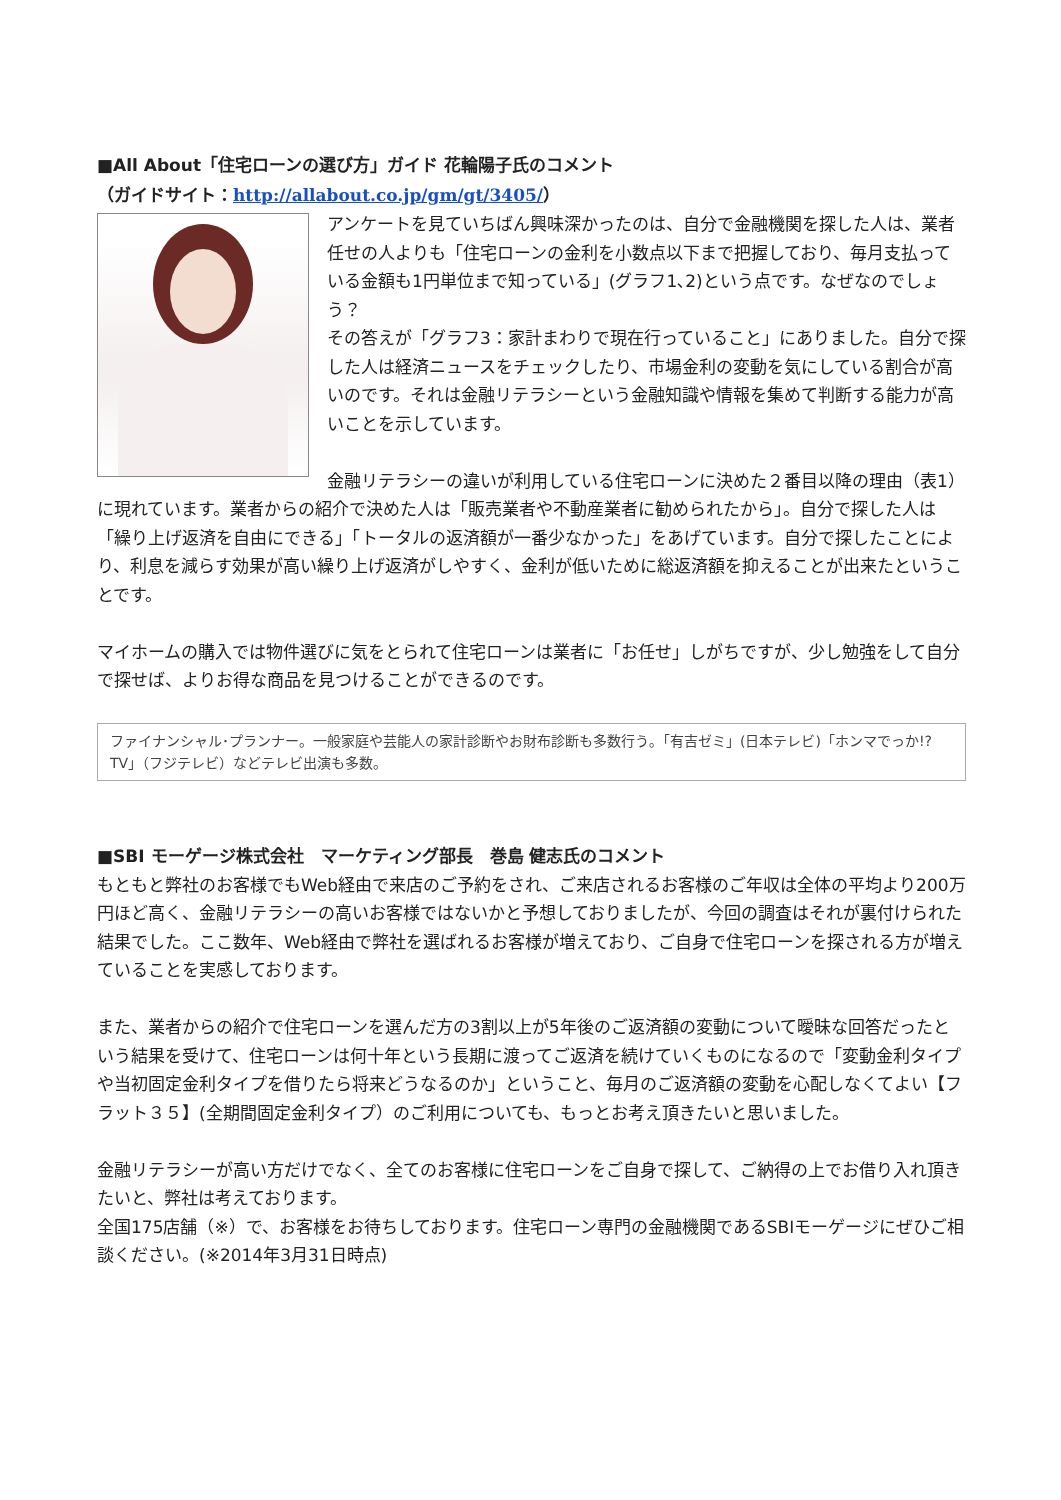■All About「住宅ローンの選び方」ガイド 花輪陽子氏のコメント
（ガイドサイト：http://allabout.co.jp/gm/gt/3405/）
アンケートを見ていちばん興味深かったのは、自分で金融機関を探した人は、業者任せの人よりも「住宅ローンの金利を小数点以下まで把握しており、毎月支払っている金額も1円単位まで知っている」(グラフ1､2)という点です。なぜなのでしょう？
その答えが「グラフ3：家計まわりで現在行っていること」にありました。自分で探した人は経済ニュースをチェックしたり、市場金利の変動を気にしている割合が高いのです。それは金融リテラシーという金融知識や情報を集めて判断する能力が高いことを示しています。
金融リテラシーの違いが利用している住宅ローンに決めた２番目以降の理由（表1）に現れています。業者からの紹介で決めた人は「販売業者や不動産業者に勧められたから」。自分で探した人は「繰り上げ返済を自由にできる」「トータルの返済額が一番少なかった」をあげています。自分で探したことにより、利息を減らす効果が高い繰り上げ返済がしやすく、金利が低いために総返済額を抑えることが出来たということです。
マイホームの購入では物件選びに気をとられて住宅ローンは業者に「お任せ」しがちですが、少し勉強をして自分で探せば、よりお得な商品を見つけることができるのです。
ファイナンシャル･プランナー。一般家庭や芸能人の家計診断やお財布診断も多数行う｡「有吉ゼミ」(日本テレビ)「ホンマでっか!?TV」（フジテレビ）などテレビ出演も多数。
■SBI モーゲージ株式会社　マーケティング部長　巻島 健志氏のコメント
もともと弊社のお客様でもWeb経由で来店のご予約をされ、ご来店されるお客様のご年収は全体の平均より200万円ほど高く、金融リテラシーの高いお客様ではないかと予想しておりましたが、今回の調査はそれが裏付けられた結果でした。ここ数年、Web経由で弊社を選ばれるお客様が増えており、ご自身で住宅ローンを探される方が増えていることを実感しております。
また、業者からの紹介で住宅ローンを選んだ方の3割以上が5年後のご返済額の変動について曖昧な回答だったという結果を受けて、住宅ローンは何十年という長期に渡ってご返済を続けていくものになるので「変動金利タイプや当初固定金利タイプを借りたら将来どうなるのか」ということ、毎月のご返済額の変動を心配しなくてよい【フラット３５】(全期間固定金利タイプ）のご利用についても、もっとお考え頂きたいと思いました。
金融リテラシーが高い方だけでなく、全てのお客様に住宅ローンをご自身で探して、ご納得の上でお借り入れ頂きたいと、弊社は考えております。
全国175店舗（※）で、お客様をお待ちしております。住宅ローン専門の金融機関であるSBIモーゲージにぜひご相談ください。(※2014年3月31日時点)